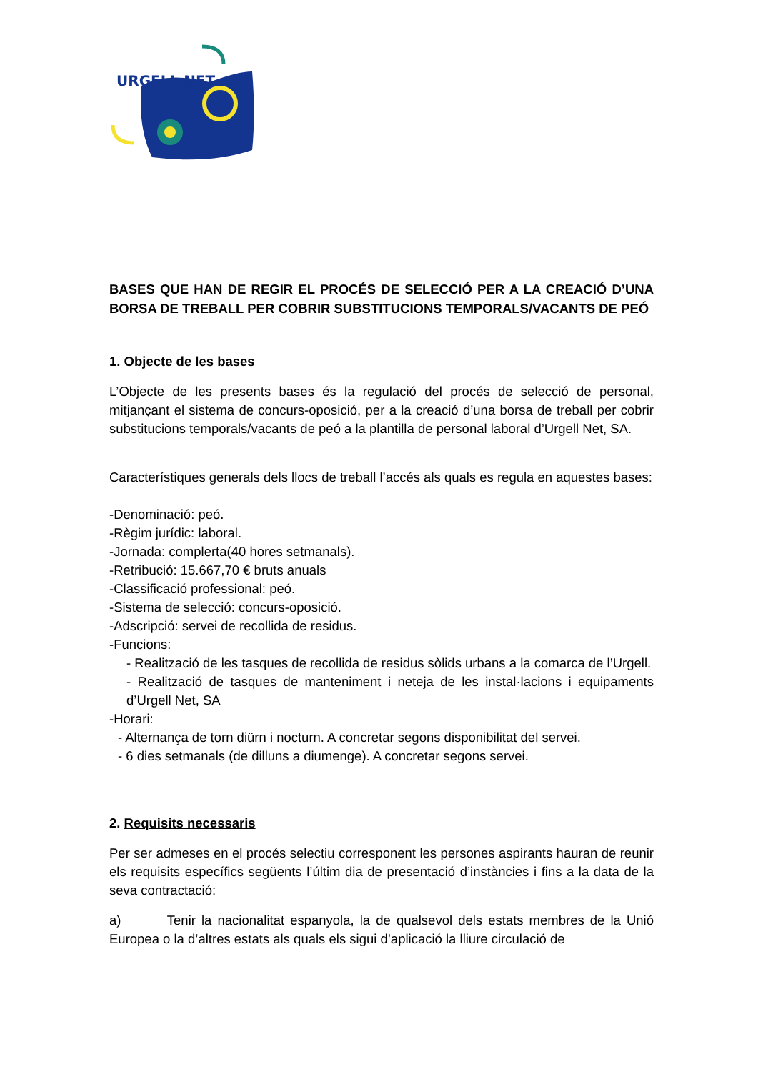URGELL NET
BASES QUE HAN DE REGIR EL PROCÉS DE SELECCIÓ PER A LA CREACIÓ D’UNA BORSA DE TREBALL PER COBRIR SUBSTITUCIONS TEMPORALS/VACANTS DE PEÓ
1. Objecte de les bases
L’Objecte de les presents bases és la regulació del procés de selecció de personal, mitjançant el sistema de concurs-oposició, per a la creació d’una borsa de treball per cobrir substitucions temporals/vacants de peó a la plantilla de personal laboral d’Urgell Net, SA.
Característiques generals dels llocs de treball l’accés als quals es regula en aquestes bases:
-Denominació: peó.
-Règim jurídic: laboral.
-Jornada: complerta(40 hores setmanals).
-Retribució: 15.667,70 € bruts anuals
-Classificació professional: peó.
-Sistema de selecció: concurs-oposició.
-Adscripció: servei de recollida de residus.
-Funcions:
- Realització de les tasques de recollida de residus sòlids urbans a la comarca de l’Urgell.
- Realització de tasques de manteniment i neteja de les instal·lacions i equipaments d’Urgell Net, SA
-Horari:
- Alternança de torn diürn i nocturn. A concretar segons disponibilitat del servei.
- 6 dies setmanals (de dilluns a diumenge). A concretar segons servei.
2. Requisits necessaris
Per ser admeses en el procés selectiu corresponent les persones aspirants hauran de reunir els requisits específics següents l’últim dia de presentació d’instàncies i fins a la data de la seva contractació:
a) Tenir la nacionalitat espanyola, la de qualsevol dels estats membres de la Unió Europea o la d’altres estats als quals els sigui d’aplicació la lliure circulació de